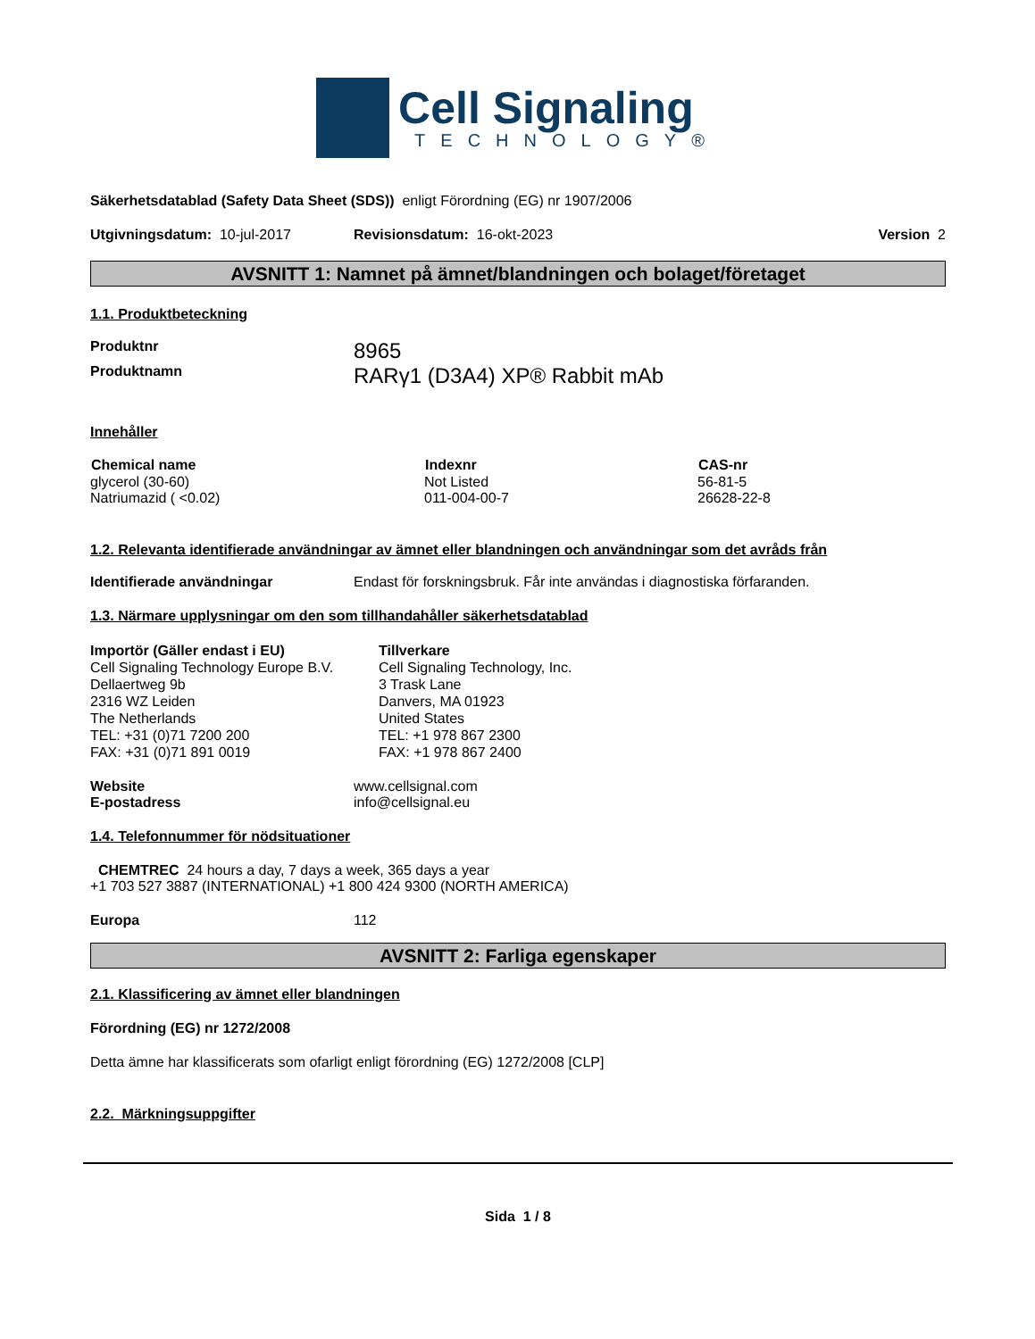Cell Signaling
TECHNOLOGY®
Säkerhetsdatablad (Safety Data Sheet (SDS)) enligt Förordning (EG) nr 1907/2006
| Utgivningsdatum: 10-jul-2017 | Revisionsdatum: 16-okt-2023 | Version 2 |
AVSNITT 1: Namnet på ämnet/blandningen och bolaget/företaget
1.1. Produktbeteckning
| Produktnr | 8965 |
| Produktnamn | RARγ1 (D3A4) XP® Rabbit mAb |
Innehåller
| Chemical name | Indexnr | CAS-nr |
| --- | --- | --- |
| glycerol (30-60) | Not Listed | 56-81-5 |
| Natriumazid ( <0.02) | 011-004-00-7 | 26628-22-8 |
1.2. Relevanta identifierade användningar av ämnet eller blandningen och användningar som det avråds från
| Identifierade användningar | Endast för forskningsbruk. Får inte användas i diagnostiska förfaranden. |
1.3. Närmare upplysningar om den som tillhandahåller säkerhetsdatablad
| Importör (Gäller endast i EU) Cell Signaling Technology Europe B.V. Dellaertweg 9b 2316 WZ Leiden The Netherlands TEL: +31 (0)71 7200 200 FAX: +31 (0)71 891 0019 | Tillverkare Cell Signaling Technology, Inc. 3 Trask Lane Danvers, MA 01923 United States TEL: +1 978 867 2300 FAX: +1 978 867 2400 |
| Website | www.cellsignal.com |
| E-postadress | info@cellsignal.eu |
1.4. Telefonnummer för nödsituationer
CHEMTREC 24 hours a day, 7 days a week, 365 days a year
+1 703 527 3887 (INTERNATIONAL) +1 800 424 9300 (NORTH AMERICA)
| Europa | 112 |
AVSNITT 2: Farliga egenskaper
2.1. Klassificering av ämnet eller blandningen
Förordning (EG) nr 1272/2008
Detta ämne har klassificerats som ofarligt enligt förordning (EG) 1272/2008 [CLP]
2.2. Märkningsuppgifter
Sida 1 / 8